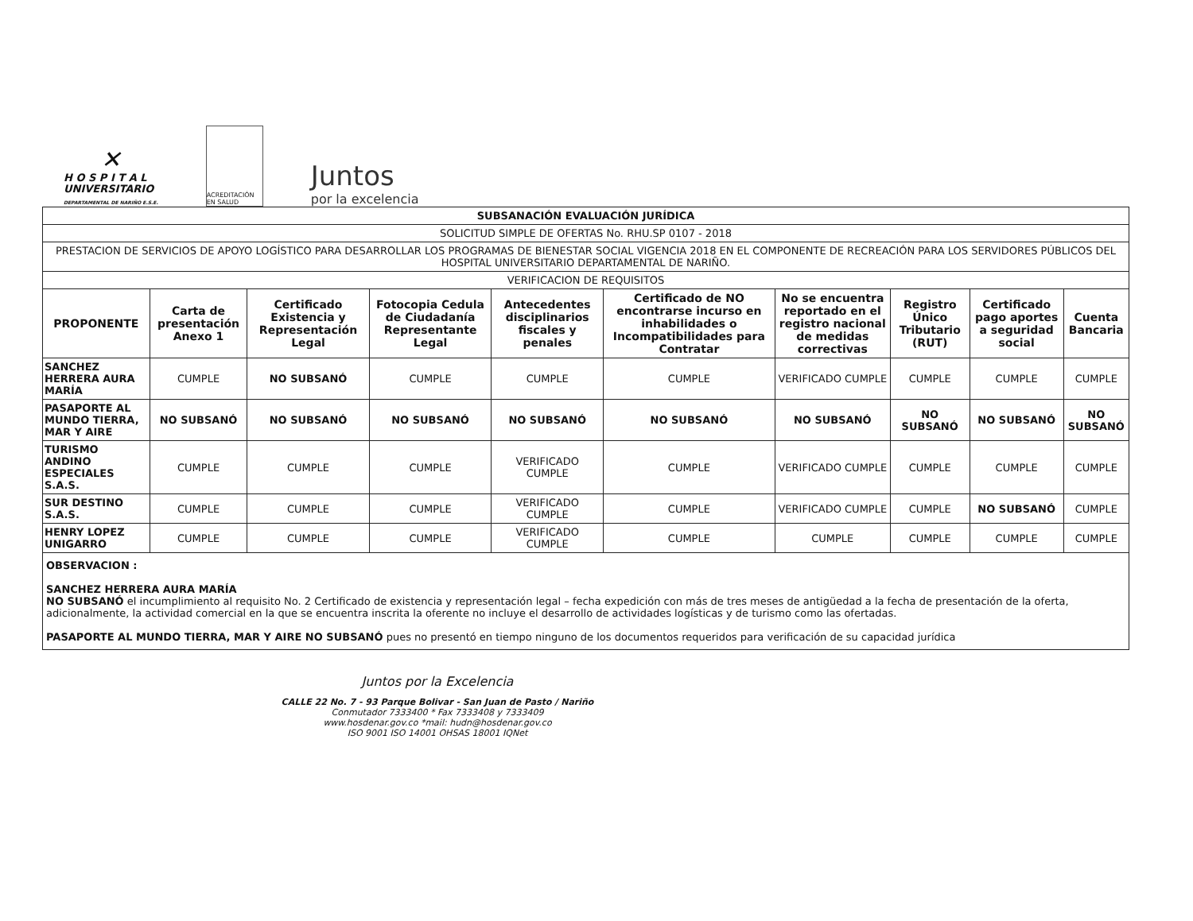✕
H O S P I T A L
UNIVERSITARIO
DEPARTAMENTAL DE NARIÑO E.S.E.
ACREDITACIÓN EN SALUD
Juntos
por la excelencia
| SUBSANACIÓN EVALUACIÓN JURÍDICA | | | | | | | | | |
| SOLICITUD SIMPLE DE OFERTAS No. RHU.SP 0107 - 2018 | | | | | | | | | |
| PRESTACION DE SERVICIOS DE APOYO LOGÍSTICO PARA DESARROLLAR LOS PROGRAMAS DE BIENESTAR SOCIAL VIGENCIA 2018 EN EL COMPONENTE DE RECREACIÓN PARA LOS SERVIDORES PÚBLICOS DEL HOSPITAL UNIVERSITARIO DEPARTAMENTAL DE NARIÑO. | | | | | | | | | |
| VERIFICACION DE REQUISITOS | | | | | | | | | |
| PROPONENTE | Carta de presentación Anexo 1 | Certificado Existencia y Representación Legal | Fotocopia Cedula de Ciudadanía Representante Legal | Antecedentes disciplinarios fiscales y penales | Certificado de NO encontrarse incurso en inhabilidades o Incompatibilidades para Contratar | No se encuentra reportado en el registro nacional de medidas correctivas | Registro Único Tributario (RUT) | Certificado pago aportes a seguridad social | Cuenta Bancaria |
| SANCHEZ HERRERA AURA MARÍA | CUMPLE | NO SUBSANÓ | CUMPLE | CUMPLE | CUMPLE | VERIFICADO CUMPLE | CUMPLE | CUMPLE | CUMPLE |
| PASAPORTE AL MUNDO TIERRA, MAR Y AIRE | NO SUBSANÓ | NO SUBSANÓ | NO SUBSANÓ | NO SUBSANÓ | NO SUBSANÓ | NO SUBSANÓ | NO SUBSANÓ | NO SUBSANÓ | NO SUBSANÓ |
| TURISMO ANDINO ESPECIALES S.A.S. | CUMPLE | CUMPLE | CUMPLE | VERIFICADO CUMPLE | CUMPLE | VERIFICADO CUMPLE | CUMPLE | CUMPLE | CUMPLE |
| SUR DESTINO S.A.S. | CUMPLE | CUMPLE | CUMPLE | VERIFICADO CUMPLE | CUMPLE | VERIFICADO CUMPLE | CUMPLE | NO SUBSANÓ | CUMPLE |
| HENRY LOPEZ UNIGARRO | CUMPLE | CUMPLE | CUMPLE | VERIFICADO CUMPLE | CUMPLE | CUMPLE | CUMPLE | CUMPLE | CUMPLE |
| OBSERVACION : SANCHEZ HERRERA AURA MARÍA NO SUBSANÓ el incumplimiento al requisito No. 2 Certificado de existencia y representación legal – fecha expedición con más de tres meses de antigüedad a la fecha de presentación de la oferta, adicionalmente, la actividad comercial en la que se encuentra inscrita la oferente no incluye el desarrollo de actividades logísticas y de turismo como las ofertadas. PASAPORTE AL MUNDO TIERRA, MAR Y AIRE NO SUBSANÓ pues no presentó en tiempo ninguno de los documentos requeridos para verificación de su capacidad jurídica | | | | | | | | | |
Juntos por la Excelencia
CALLE 22 No. 7 - 93 Parque Bolivar - San Juan de Pasto / Nariño
Conmutador 7333400 * Fax 7333408 y 7333409
www.hosdenar.gov.co *mail: hudn@hosdenar.gov.co
ISO 9001 ISO 14001 OHSAS 18001 IQNet